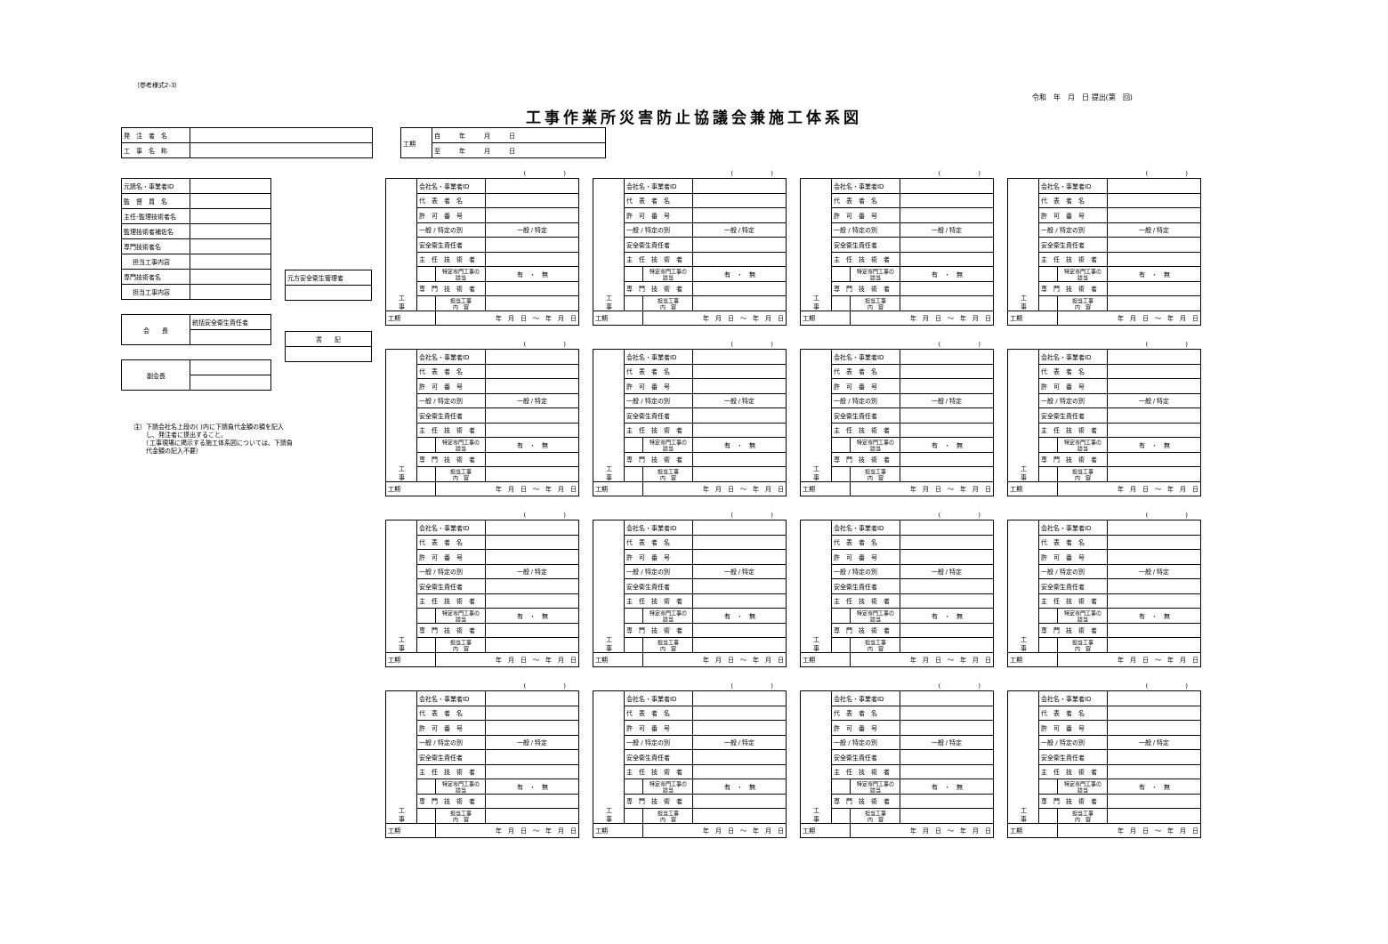（参考様式2-3）
令和　年　月　日 提出(第　回)
工事作業所災害防止協議会兼施工体系図
| 発 注 者 名 | |
| 工 事 名 称 | |
| 工期 | 自 年 月 日 |
| | 至 年 月 日 |
| 元請名・事業者ID | |
| 監 督 員 名 | |
| 主任･監理技術者名 | |
| 監理技術者補佐名 | |
| 専門技術者名 | |
| 担当工事内容 | |
| 専門技術者名 | |
| 担当工事内容 | |
| 元方安全衛生管理者 |
| 会 長 | 統括安全衛生責任者 |
| 書 記 |
| 副会長 | |
注）下請会社名上段の( )内に下請負代金額の額を記入
　　し、発注者に提出すること。
　　（工事現場に掲示する施工体系図については、下請負
　　代金額の記入不要）
(　　　　　　)
| 工 事 | 会社名・事業者ID | | |
| | 代 表 者 名 | | |
| | 許 可 番 号 | | |
| | 一般 / 特定の別 | | 一般 / 特定 |
| | 安全衛生責任者 | | |
| | 主 任 技 術 者 | | |
| | | 特定専門工事の 該当 | 有 ・ 無 |
| | 専 門 技 術 者 | | |
| | | 担当工事 内 容 | |
| 工期 | | 年 月 日 ～ 年 月 日 | |
(　　　　　　)
| 工 事 | 会社名・事業者ID | | |
| | 代 表 者 名 | | |
| | 許 可 番 号 | | |
| | 一般 / 特定の別 | | 一般 / 特定 |
| | 安全衛生責任者 | | |
| | 主 任 技 術 者 | | |
| | | 特定専門工事の 該当 | 有 ・ 無 |
| | 専 門 技 術 者 | | |
| | | 担当工事 内 容 | |
| 工期 | | 年 月 日 ～ 年 月 日 | |
(　　　　　　)
| 工 事 | 会社名・事業者ID | | |
| | 代 表 者 名 | | |
| | 許 可 番 号 | | |
| | 一般 / 特定の別 | | 一般 / 特定 |
| | 安全衛生責任者 | | |
| | 主 任 技 術 者 | | |
| | | 特定専門工事の 該当 | 有 ・ 無 |
| | 専 門 技 術 者 | | |
| | | 担当工事 内 容 | |
| 工期 | | 年 月 日 ～ 年 月 日 | |
(　　　　　　)
| 工 事 | 会社名・事業者ID | | |
| | 代 表 者 名 | | |
| | 許 可 番 号 | | |
| | 一般 / 特定の別 | | 一般 / 特定 |
| | 安全衛生責任者 | | |
| | 主 任 技 術 者 | | |
| | | 特定専門工事の 該当 | 有 ・ 無 |
| | 専 門 技 術 者 | | |
| | | 担当工事 内 容 | |
| 工期 | | 年 月 日 ～ 年 月 日 | |
(　　　　　　)
| 工 事 | 会社名・事業者ID | | |
| | 代 表 者 名 | | |
| | 許 可 番 号 | | |
| | 一般 / 特定の別 | | 一般 / 特定 |
| | 安全衛生責任者 | | |
| | 主 任 技 術 者 | | |
| | | 特定専門工事の 該当 | 有 ・ 無 |
| | 専 門 技 術 者 | | |
| | | 担当工事 内 容 | |
| 工期 | | 年 月 日 ～ 年 月 日 | |
(　　　　　　)
| 工 事 | 会社名・事業者ID | | |
| | 代 表 者 名 | | |
| | 許 可 番 号 | | |
| | 一般 / 特定の別 | | 一般 / 特定 |
| | 安全衛生責任者 | | |
| | 主 任 技 術 者 | | |
| | | 特定専門工事の 該当 | 有 ・ 無 |
| | 専 門 技 術 者 | | |
| | | 担当工事 内 容 | |
| 工期 | | 年 月 日 ～ 年 月 日 | |
(　　　　　　)
| 工 事 | 会社名・事業者ID | | |
| | 代 表 者 名 | | |
| | 許 可 番 号 | | |
| | 一般 / 特定の別 | | 一般 / 特定 |
| | 安全衛生責任者 | | |
| | 主 任 技 術 者 | | |
| | | 特定専門工事の 該当 | 有 ・ 無 |
| | 専 門 技 術 者 | | |
| | | 担当工事 内 容 | |
| 工期 | | 年 月 日 ～ 年 月 日 | |
(　　　　　　)
| 工 事 | 会社名・事業者ID | | |
| | 代 表 者 名 | | |
| | 許 可 番 号 | | |
| | 一般 / 特定の別 | | 一般 / 特定 |
| | 安全衛生責任者 | | |
| | 主 任 技 術 者 | | |
| | | 特定専門工事の 該当 | 有 ・ 無 |
| | 専 門 技 術 者 | | |
| | | 担当工事 内 容 | |
| 工期 | | 年 月 日 ～ 年 月 日 | |
(　　　　　　)
| 工 事 | 会社名・事業者ID | | |
| | 代 表 者 名 | | |
| | 許 可 番 号 | | |
| | 一般 / 特定の別 | | 一般 / 特定 |
| | 安全衛生責任者 | | |
| | 主 任 技 術 者 | | |
| | | 特定専門工事の 該当 | 有 ・ 無 |
| | 専 門 技 術 者 | | |
| | | 担当工事 内 容 | |
| 工期 | | 年 月 日 ～ 年 月 日 | |
(　　　　　　)
| 工 事 | 会社名・事業者ID | | |
| | 代 表 者 名 | | |
| | 許 可 番 号 | | |
| | 一般 / 特定の別 | | 一般 / 特定 |
| | 安全衛生責任者 | | |
| | 主 任 技 術 者 | | |
| | | 特定専門工事の 該当 | 有 ・ 無 |
| | 専 門 技 術 者 | | |
| | | 担当工事 内 容 | |
| 工期 | | 年 月 日 ～ 年 月 日 | |
(　　　　　　)
| 工 事 | 会社名・事業者ID | | |
| | 代 表 者 名 | | |
| | 許 可 番 号 | | |
| | 一般 / 特定の別 | | 一般 / 特定 |
| | 安全衛生責任者 | | |
| | 主 任 技 術 者 | | |
| | | 特定専門工事の 該当 | 有 ・ 無 |
| | 専 門 技 術 者 | | |
| | | 担当工事 内 容 | |
| 工期 | | 年 月 日 ～ 年 月 日 | |
(　　　　　　)
| 工 事 | 会社名・事業者ID | | |
| | 代 表 者 名 | | |
| | 許 可 番 号 | | |
| | 一般 / 特定の別 | | 一般 / 特定 |
| | 安全衛生責任者 | | |
| | 主 任 技 術 者 | | |
| | | 特定専門工事の 該当 | 有 ・ 無 |
| | 専 門 技 術 者 | | |
| | | 担当工事 内 容 | |
| 工期 | | 年 月 日 ～ 年 月 日 | |
(　　　　　　)
| 工 事 | 会社名・事業者ID | | |
| | 代 表 者 名 | | |
| | 許 可 番 号 | | |
| | 一般 / 特定の別 | | 一般 / 特定 |
| | 安全衛生責任者 | | |
| | 主 任 技 術 者 | | |
| | | 特定専門工事の 該当 | 有 ・ 無 |
| | 専 門 技 術 者 | | |
| | | 担当工事 内 容 | |
| 工期 | | 年 月 日 ～ 年 月 日 | |
(　　　　　　)
| 工 事 | 会社名・事業者ID | | |
| | 代 表 者 名 | | |
| | 許 可 番 号 | | |
| | 一般 / 特定の別 | | 一般 / 特定 |
| | 安全衛生責任者 | | |
| | 主 任 技 術 者 | | |
| | | 特定専門工事の 該当 | 有 ・ 無 |
| | 専 門 技 術 者 | | |
| | | 担当工事 内 容 | |
| 工期 | | 年 月 日 ～ 年 月 日 | |
(　　　　　　)
| 工 事 | 会社名・事業者ID | | |
| | 代 表 者 名 | | |
| | 許 可 番 号 | | |
| | 一般 / 特定の別 | | 一般 / 特定 |
| | 安全衛生責任者 | | |
| | 主 任 技 術 者 | | |
| | | 特定専門工事の 該当 | 有 ・ 無 |
| | 専 門 技 術 者 | | |
| | | 担当工事 内 容 | |
| 工期 | | 年 月 日 ～ 年 月 日 | |
(　　　　　　)
| 工 事 | 会社名・事業者ID | | |
| | 代 表 者 名 | | |
| | 許 可 番 号 | | |
| | 一般 / 特定の別 | | 一般 / 特定 |
| | 安全衛生責任者 | | |
| | 主 任 技 術 者 | | |
| | | 特定専門工事の 該当 | 有 ・ 無 |
| | 専 門 技 術 者 | | |
| | | 担当工事 内 容 | |
| 工期 | | 年 月 日 ～ 年 月 日 | |